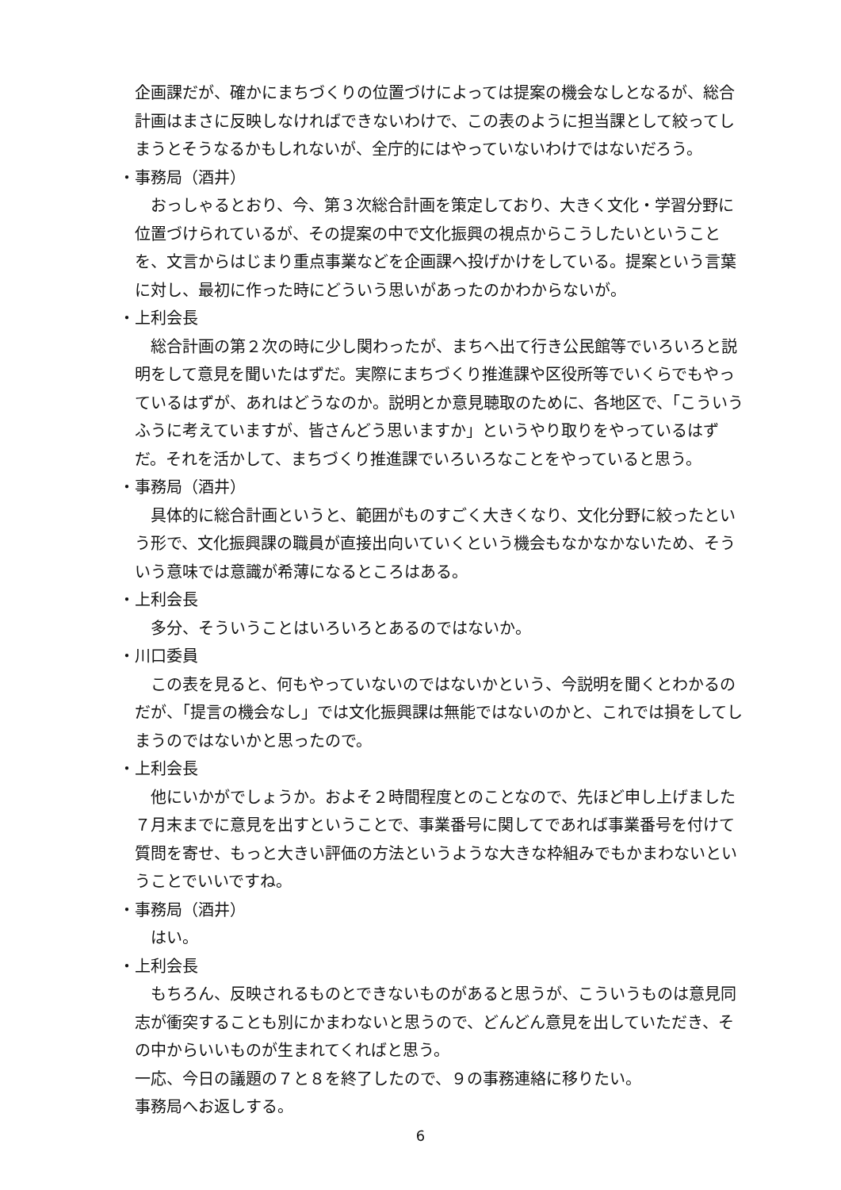企画課だが、確かにまちづくりの位置づけによっては提案の機会なしとなるが、総合計画はまさに反映しなければできないわけで、この表のように担当課として絞ってしまうとそうなるかもしれないが、全庁的にはやっていないわけではないだろう。
・事務局（酒井）
おっしゃるとおり、今、第３次総合計画を策定しており、大きく文化・学習分野に位置づけられているが、その提案の中で文化振興の視点からこうしたいということを、文言からはじまり重点事業などを企画課へ投げかけをしている。提案という言葉に対し、最初に作った時にどういう思いがあったのかわからないが。
・上利会長
総合計画の第２次の時に少し関わったが、まちへ出て行き公民館等でいろいろと説明をして意見を聞いたはずだ。実際にまちづくり推進課や区役所等でいくらでもやっているはずが、あれはどうなのか。説明とか意見聴取のために、各地区で、「こういうふうに考えていますが、皆さんどう思いますか」というやり取りをやっているはずだ。それを活かして、まちづくり推進課でいろいろなことをやっていると思う。
・事務局（酒井）
具体的に総合計画というと、範囲がものすごく大きくなり、文化分野に絞ったという形で、文化振興課の職員が直接出向いていくという機会もなかなかないため、そういう意味では意識が希薄になるところはある。
・上利会長
多分、そういうことはいろいろとあるのではないか。
・川口委員
この表を見ると、何もやっていないのではないかという、今説明を聞くとわかるのだが、「提言の機会なし」では文化振興課は無能ではないのかと、これでは損をしてしまうのではないかと思ったので。
・上利会長
他にいかがでしょうか。およそ２時間程度とのことなので、先ほど申し上げました７月末までに意見を出すということで、事業番号に関してであれば事業番号を付けて質問を寄せ、もっと大きい評価の方法というような大きな枠組みでもかまわないということでいいですね。
・事務局（酒井）
はい。
・上利会長
もちろん、反映されるものとできないものがあると思うが、こういうものは意見同志が衝突することも別にかまわないと思うので、どんどん意見を出していただき、その中からいいものが生まれてくればと思う。
一応、今日の議題の７と８を終了したので、９の事務連絡に移りたい。
事務局へお返しする。
6